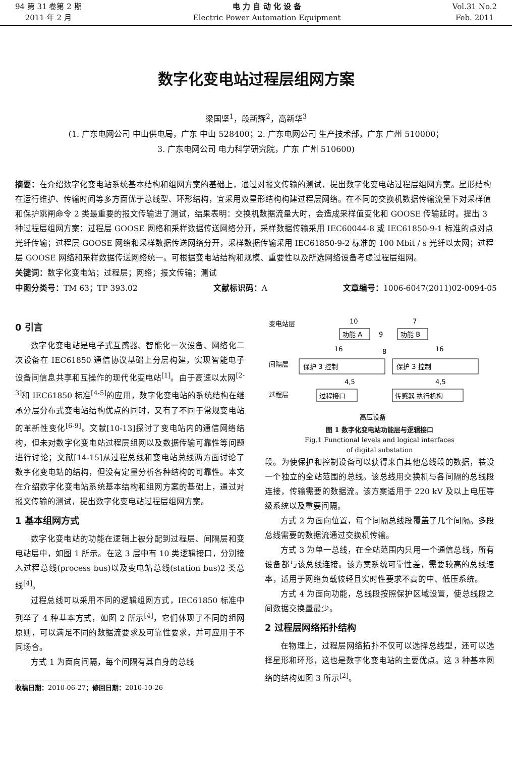94 第 31 卷第 2 期
2011 年 2 月
电 力 自 动 化 设 备
Electric Power Automation Equipment
Vol.31 No.2
Feb. 2011
数字化变电站过程层组网方案
梁国坚<sup>1</sup>，段新辉<sup>2</sup>，高新华<sup>3</sup>
(1. 广东电网公司 中山供电局，广东 中山 528400；2. 广东电网公司 生产技术部，广东 广州 510000；
3. 广东电网公司 电力科学研究院，广东 广州 510600)
摘要：在介绍数字化变电站系统基本结构和组网方案的基础上，通过对报文传输的测试，提出数字化变电站过程层组网方案。星形结构在运行维护、传输时间等多方面优于总线型、环形结构，宜采用双星形结构构建过程层网络。在不同的交换机数据传输流量下对采样值和保护跳闸命令 2 类最重要的报文传输进了测试，结果表明：交换机数据流量大时，会造成采样值变化和 GOOSE 传输延时。提出 3 种过程层组网方案：过程层 GOOSE 网络和采样数据传送网络分开，采样数据传输采用 IEC60044-8 或 IEC61850-9-1 标准的点对点光纤传输；过程层 GOOSE 网络和采样数据传送网络分开，采样数据传输采用 IEC61850-9-2 标准的 100 Mbit / s 光纤以太网；过程层 GOOSE 网络和采样数据传送网络统一。可根据变电站结构和规模、重要性以及所选网络设备考虑过程层组网。
关键词：数字化变电站；过程层；网络；报文传输；测试
中图分类号：TM 63；TP 393.02 文献标识码：A 文章编号：1006-6047(2011)02-0094-05
0 引言
数字化变电站是电子式互感器、智能化一次设备、网络化二次设备在 IEC61850 通信协议基础上分层构建，实现智能电子设备间信息共享和互操作的现代化变电站<sup>[1]</sup>。由于高速以太网<sup>[2-3]</sup>和 IEC61850 标准<sup>[4-5]</sup>的应用，数字化变电站的系统结构在继承分层分布式变电站结构优点的同时，又有了不同于常规变电站的革新性变化<sup>[6-9]</sup>。文献[10-13]探讨了变电站内的通信网络结构，但未对数字化变电站过程层组网以及数据传输可靠性等问题进行讨论；文献[14-15]从过程总线和变电站总线两方面讨论了数字化变电站的结构，但没有定量分析各种结构的可靠性。本文在介绍数字化变电站系统基本结构和组网方案的基础上，通过对报文传输的测试，提出数字化变电站过程层组网方案。
1 基本组网方式
数字化变电站的功能在逻辑上被分配到过程层、间隔层和变电站层中，如图 1 所示。在这 3 层中有 10 类逻辑接口，分别接入过程总线(process bus)以及变电站总线(station bus)2 类总线<sup>[4]</sup>。
过程总线可以采用不同的逻辑组网方式，IEC61850 标准中列举了 4 种基本方式，如图 2 所示<sup>[4]</sup>，它们体现了不同的组网原则，可以满足不同的数据流要求及可靠性要求，并可应用于不同场合。
方式 1 为面向间隔，每个间隔有其自身的总线
收稿日期：2010-06-27；修回日期：2010-10-26
变电站层
间隔层
过程层
功能 A
功能 B
9
10
7
保护 3 控制
保护 3 控制
8
16
16
4,5
4,5
过程接口
传感器 执行机构
高压设备
图 1 数字化变电站功能层与逻辑接口
Fig.1 Functional levels and logical interfaces
of digital substation
段。为使保护和控制设备可以获得来自其他总线段的数据，装设一个独立的全站范围的总线。该总线用交换机与各间隔的总线段连接，传输需要的数据流。该方案适用于 220 kV 及以上电压等级系统以及重要间隔。
方式 2 为面向位置，每个间隔总线段覆盖了几个间隔。多段总线需要的数据流通过交换机传输。
方式 3 为单一总线，在全站范围内只用一个通信总线，所有设备都与该总线连接。该方案系统可靠性差，需要较高的总线速率，适用于网络负载较轻且实时性要求不高的中、低压系统。
方式 4 为面向功能，总线段按照保护区域设置，使总线段之间数据交换量最少。
2 过程层网络拓扑结构
在物理上，过程层网络拓扑不仅可以选择总线型，还可以选择星形和环形，这也是数字化变电站的主要优点。这 3 种基本网络的结构如图 3 所示<sup>[2]</sup>。